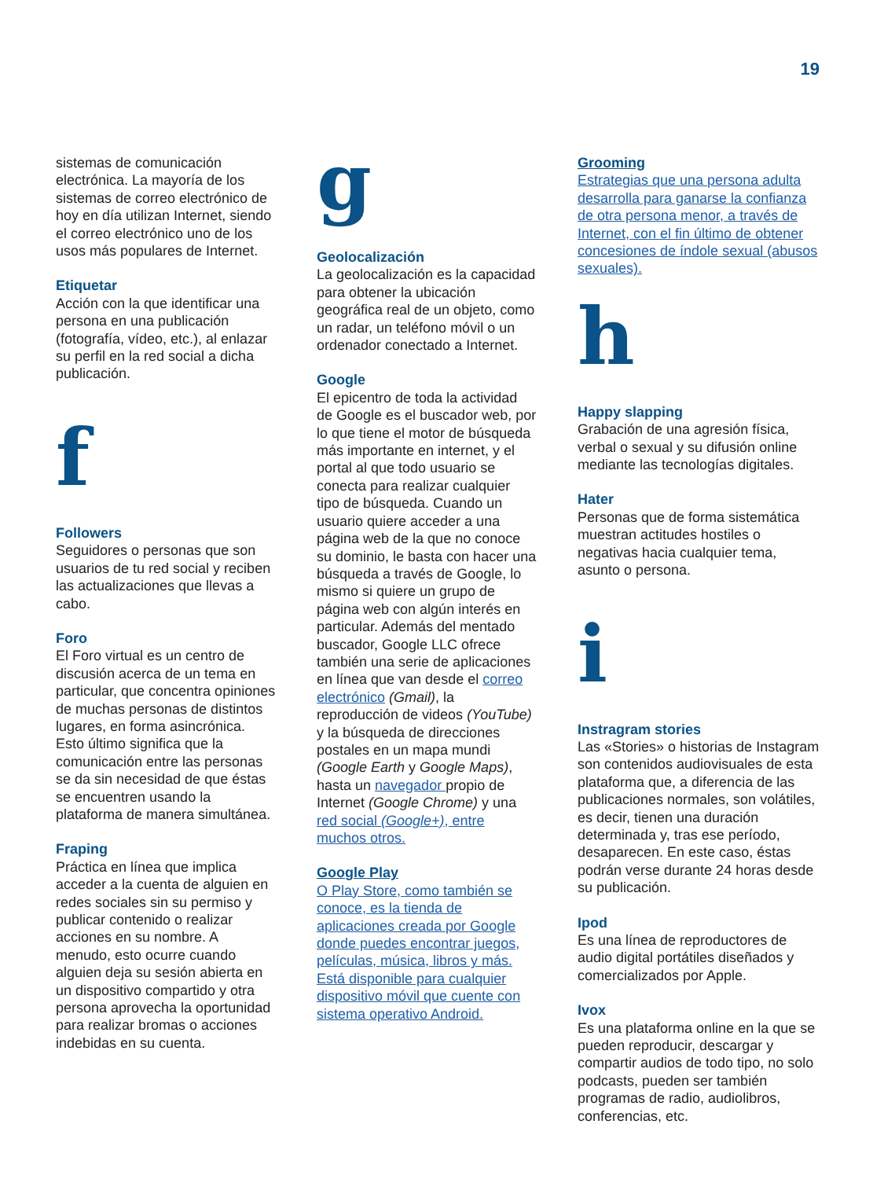19
sistemas de comunicación electrónica. La mayoría de los sistemas de correo electrónico de hoy en día utilizan Internet, siendo el correo electrónico uno de los usos más populares de Internet.
Etiquetar
Acción con la que identificar una persona en una publicación (fotografía, vídeo, etc.), al enlazar su perfil en la red social a dicha publicación.
f
Followers
Seguidores o personas que son usuarios de tu red social y reciben las actualizaciones que llevas a cabo.
Foro
El Foro virtual es un centro de discusión acerca de un tema en particular, que concentra opiniones de muchas personas de distintos lugares, en forma asincrónica. Esto último significa que la comunicación entre las personas se da sin necesidad de que éstas se encuentren usando la plataforma de manera simultánea.
Fraping
Práctica en línea que implica acceder a la cuenta de alguien en redes sociales sin su permiso y publicar contenido o realizar acciones en su nombre. A menudo, esto ocurre cuando alguien deja su sesión abierta en un dispositivo compartido y otra persona aprovecha la oportunidad para realizar bromas o acciones indebidas en su cuenta.
g
Geolocalización
La geolocalización es la capacidad para obtener la ubicación geográfica real de un objeto, como un radar, un teléfono móvil o un ordenador conectado a Internet.
Google
El epicentro de toda la actividad de Google es el buscador web, por lo que tiene el motor de búsqueda más importante en internet, y el portal al que todo usuario se conecta para realizar cualquier tipo de búsqueda. Cuando un usuario quiere acceder a una página web de la que no conoce su dominio, le basta con hacer una búsqueda a través de Google, lo mismo si quiere un grupo de página web con algún interés en particular. Además del mentado buscador, Google LLC ofrece también una serie de aplicaciones en línea que van desde el correo electrónico (Gmail), la reproducción de videos (YouTube) y la búsqueda de direcciones postales en un mapa mundi (Google Earth y Google Maps), hasta un navegador propio de Internet (Google Chrome) y una red social (Google+), entre muchos otros.
Google Play
O Play Store, como también se conoce, es la tienda de aplicaciones creada por Google donde puedes encontrar juegos, películas, música, libros y más. Está disponible para cualquier dispositivo móvil que cuente con sistema operativo Android.
Grooming
Estrategias que una persona adulta desarrolla para ganarse la confianza de otra persona menor, a través de Internet, con el fin último de obtener concesiones de índole sexual (abusos sexuales).
h
Happy slapping
Grabación de una agresión física, verbal o sexual y su difusión online mediante las tecnologías digitales.
Hater
Personas que de forma sistemática muestran actitudes hostiles o negativas hacia cualquier tema, asunto o persona.
i
Instragram stories
Las «Stories» o historias de Instagram son contenidos audiovisuales de esta plataforma que, a diferencia de las publicaciones normales, son volátiles, es decir, tienen una duración determinada y, tras ese período, desaparecen. En este caso, éstas podrán verse durante 24 horas desde su publicación.
Ipod
Es una línea de reproductores de audio digital portátiles diseñados y comercializados por Apple.
Ivox
Es una plataforma online en la que se pueden reproducir, descargar y compartir audios de todo tipo, no solo podcasts, pueden ser también programas de radio, audiolibros, conferencias, etc.